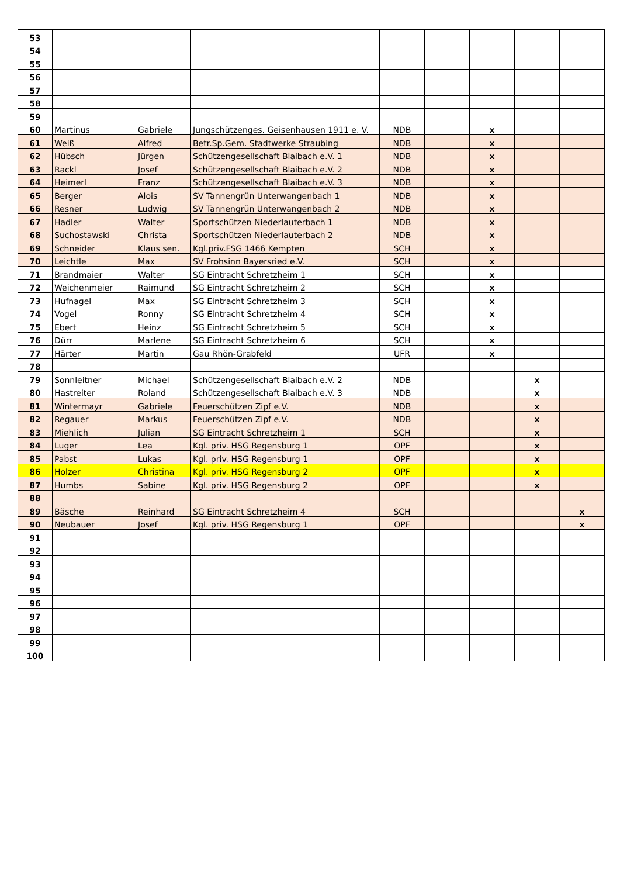| 53 | | | | | | | | |
| 54 | | | | | | | | |
| 55 | | | | | | | | |
| 56 | | | | | | | | |
| 57 | | | | | | | | |
| 58 | | | | | | | | |
| 59 | | | | | | | | |
| 60 | Martinus | Gabriele | Jungschützenges. Geisenhausen 1911 e. V. | NDB | | x | | |
| 61 | Weiß | Alfred | Betr.Sp.Gem. Stadtwerke Straubing | NDB | | x | | |
| 62 | Hübsch | Jürgen | Schützengesellschaft Blaibach e.V. 1 | NDB | | x | | |
| 63 | Rackl | Josef | Schützengesellschaft Blaibach e.V. 2 | NDB | | x | | |
| 64 | Heimerl | Franz | Schützengesellschaft Blaibach e.V. 3 | NDB | | x | | |
| 65 | Berger | Alois | SV Tannengrün Unterwangenbach 1 | NDB | | x | | |
| 66 | Resner | Ludwig | SV Tannengrün Unterwangenbach 2 | NDB | | x | | |
| 67 | Hadler | Walter | Sportschützen Niederlauterbach 1 | NDB | | x | | |
| 68 | Suchostawski | Christa | Sportschützen Niederlauterbach 2 | NDB | | x | | |
| 69 | Schneider | Klaus sen. | Kgl.priv.FSG 1466 Kempten | SCH | | x | | |
| 70 | Leichtle | Max | SV Frohsinn Bayersried e.V. | SCH | | x | | |
| 71 | Brandmaier | Walter | SG Eintracht Schretzheim 1 | SCH | | x | | |
| 72 | Weichenmeier | Raimund | SG Eintracht Schretzheim 2 | SCH | | x | | |
| 73 | Hufnagel | Max | SG Eintracht Schretzheim 3 | SCH | | x | | |
| 74 | Vogel | Ronny | SG Eintracht Schretzheim 4 | SCH | | x | | |
| 75 | Ebert | Heinz | SG Eintracht Schretzheim 5 | SCH | | x | | |
| 76 | Dürr | Marlene | SG Eintracht Schretzheim 6 | SCH | | x | | |
| 77 | Härter | Martin | Gau Rhön-Grabfeld | UFR | | x | | |
| 78 | | | | | | | | |
| 79 | Sonnleitner | Michael | Schützengesellschaft Blaibach e.V. 2 | NDB | | | x | |
| 80 | Hastreiter | Roland | Schützengesellschaft Blaibach e.V. 3 | NDB | | | x | |
| 81 | Wintermayr | Gabriele | Feuerschützen Zipf e.V. | NDB | | | x | |
| 82 | Regauer | Markus | Feuerschützen Zipf e.V. | NDB | | | x | |
| 83 | Miehlich | Julian | SG Eintracht Schretzheim 1 | SCH | | | x | |
| 84 | Luger | Lea | Kgl. priv. HSG Regensburg 1 | OPF | | | x | |
| 85 | Pabst | Lukas | Kgl. priv. HSG Regensburg 1 | OPF | | | x | |
| 86 | Holzer | Christina | Kgl. priv. HSG Regensburg 2 | OPF | | | x | |
| 87 | Humbs | Sabine | Kgl. priv. HSG Regensburg 2 | OPF | | | x | |
| 88 | | | | | | | | |
| 89 | Bäsche | Reinhard | SG Eintracht Schretzheim 4 | SCH | | | | x |
| 90 | Neubauer | Josef | Kgl. priv. HSG Regensburg 1 | OPF | | | | x |
| 91 | | | | | | | | |
| 92 | | | | | | | | |
| 93 | | | | | | | | |
| 94 | | | | | | | | |
| 95 | | | | | | | | |
| 96 | | | | | | | | |
| 97 | | | | | | | | |
| 98 | | | | | | | | |
| 99 | | | | | | | | |
| 100 | | | | | | | | |